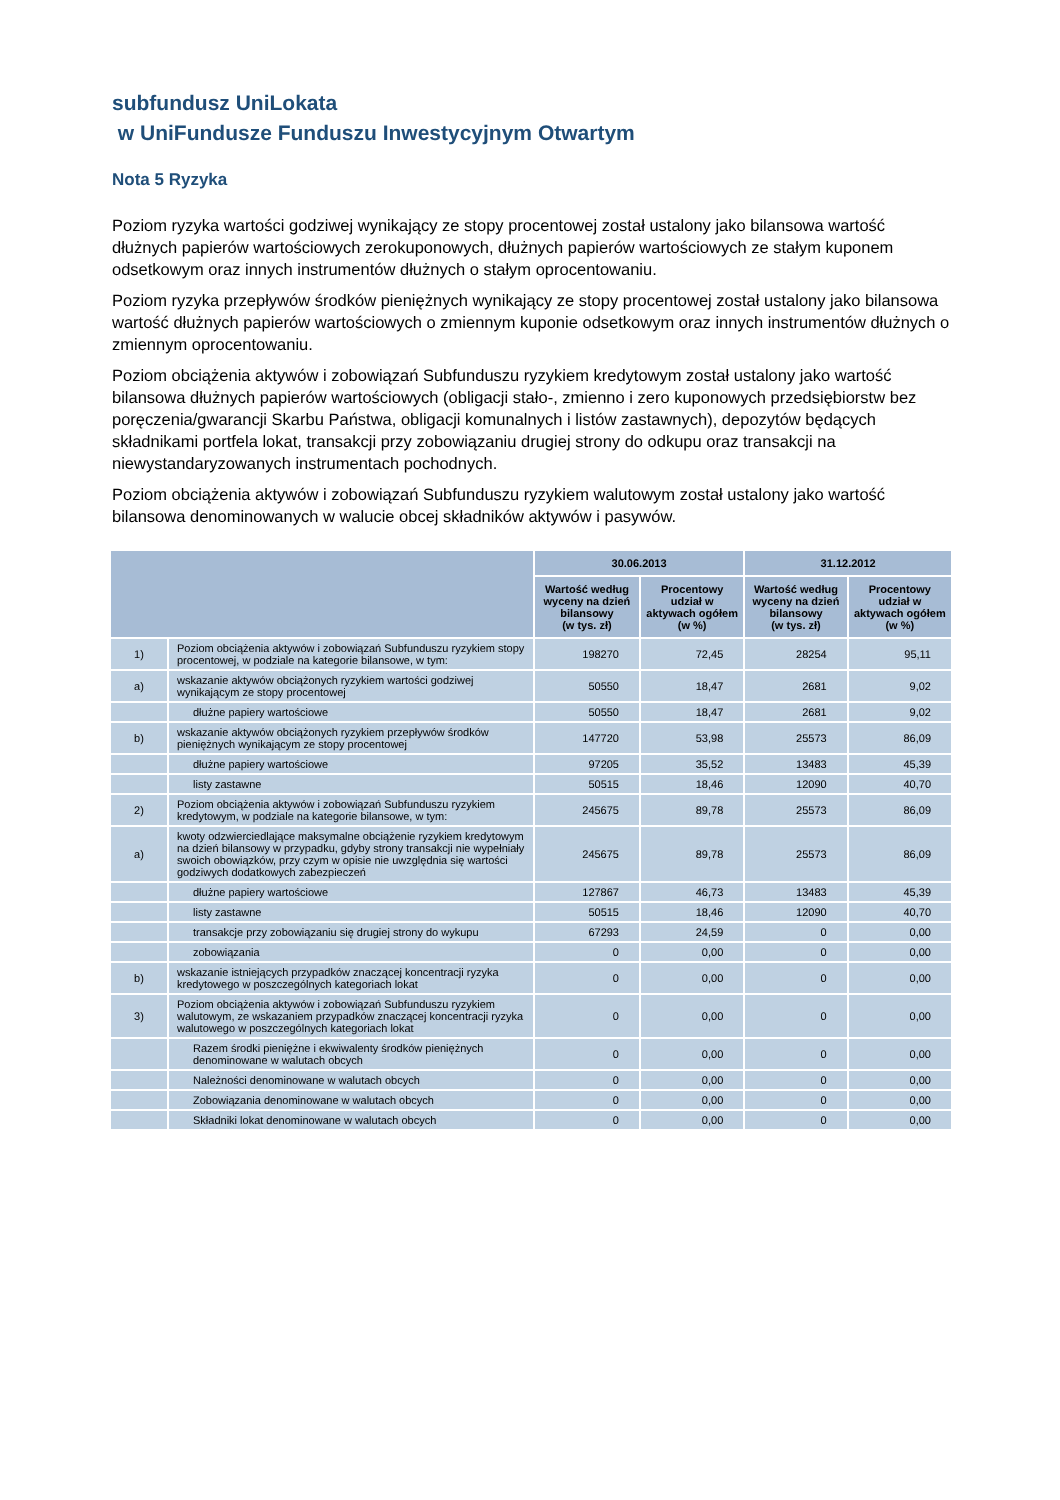subfundusz UniLokata
w UniFundusze Funduszu Inwestycyjnym Otwartym
Nota 5 Ryzyka
Poziom ryzyka wartości godziwej wynikający ze stopy procentowej został ustalony jako bilansowa wartość dłużnych papierów wartościowych zerokuponowych, dłużnych papierów wartościowych ze stałym kuponem odsetkowym oraz innych instrumentów dłużnych o stałym oprocentowaniu.
Poziom ryzyka przepływów środków pieniężnych wynikający ze stopy procentowej został ustalony jako bilansowa wartość dłużnych papierów wartościowych o zmiennym kuponie odsetkowym oraz innych instrumentów dłużnych o zmiennym oprocentowaniu.
Poziom obciążenia aktywów i zobowiązań Subfunduszu ryzykiem kredytowym został ustalony jako wartość bilansowa dłużnych papierów wartościowych (obligacji stało-, zmienno i zero kuponowych przedsiębiorstw bez poręczenia/gwarancji Skarbu Państwa, obligacji komunalnych i listów zastawnych), depozytów będących składnikami portfela lokat, transakcji przy zobowiązaniu drugiej strony do odkupu oraz transakcji na niewystandaryzowanych instrumentach pochodnych.
Poziom obciążenia aktywów i zobowiązań Subfunduszu ryzykiem walutowym został ustalony jako wartość bilansowa denominowanych w walucie obcej składników aktywów i pasywów.
| | | 30.06.2013 | | 31.12.2012 | |
| --- | --- | --- | --- | --- | --- |
| | | Wartość według wyceny na dzień bilansowy (w tys. zł) | Procentowy udział w aktywach ogółem (w %) | Wartość według wyceny na dzień bilansowy (w tys. zł) | Procentowy udział w aktywach ogółem (w %) |
| 1) | Poziom obciążenia aktywów i zobowiązań Subfunduszu ryzykiem stopy procentowej, w podziale na kategorie bilansowe, w tym: | 198270 | 72,45 | 28254 | 95,11 |
| a) | wskazanie aktywów obciążonych ryzykiem wartości godziwej wynikającym ze stopy procentowej | 50550 | 18,47 | 2681 | 9,02 |
| | dłużne papiery wartościowe | 50550 | 18,47 | 2681 | 9,02 |
| b) | wskazanie aktywów obciążonych ryzykiem przepływów środków pieniężnych wynikającym ze stopy procentowej | 147720 | 53,98 | 25573 | 86,09 |
| | dłużne papiery wartościowe | 97205 | 35,52 | 13483 | 45,39 |
| | listy zastawne | 50515 | 18,46 | 12090 | 40,70 |
| 2) | Poziom obciążenia aktywów i zobowiązań Subfunduszu ryzykiem kredytowym, w podziale na kategorie bilansowe, w tym: | 245675 | 89,78 | 25573 | 86,09 |
| a) | kwoty odzwierciedlające maksymalne obciążenie ryzykiem kredytowym na dzień bilansowy w przypadku, gdyby strony transakcji nie wypełniały swoich obowiązków, przy czym w opisie nie uwzględnia się wartości godziwych dodatkowych zabezpieczeń | 245675 | 89,78 | 25573 | 86,09 |
| | dłużne papiery wartościowe | 127867 | 46,73 | 13483 | 45,39 |
| | listy zastawne | 50515 | 18,46 | 12090 | 40,70 |
| | transakcje przy zobowiązaniu się drugiej strony do wykupu | 67293 | 24,59 | 0 | 0,00 |
| | zobowiązania | 0 | 0,00 | 0 | 0,00 |
| b) | wskazanie istniejących przypadków znaczącej koncentracji ryzyka kredytowego w poszczególnych kategoriach lokat | 0 | 0,00 | 0 | 0,00 |
| 3) | Poziom obciążenia aktywów i zobowiązań Subfunduszu ryzykiem walutowym, ze wskazaniem przypadków znaczącej koncentracji ryzyka walutowego w poszczególnych kategoriach lokat | 0 | 0,00 | 0 | 0,00 |
| | Razem środki pieniężne i ekwiwalenty środków pieniężnych denominowane w walutach obcych | 0 | 0,00 | 0 | 0,00 |
| | Należności denominowane w walutach obcych | 0 | 0,00 | 0 | 0,00 |
| | Zobowiązania denominowane w walutach obcych | 0 | 0,00 | 0 | 0,00 |
| | Składniki lokat denominowane w walutach obcych | 0 | 0,00 | 0 | 0,00 |